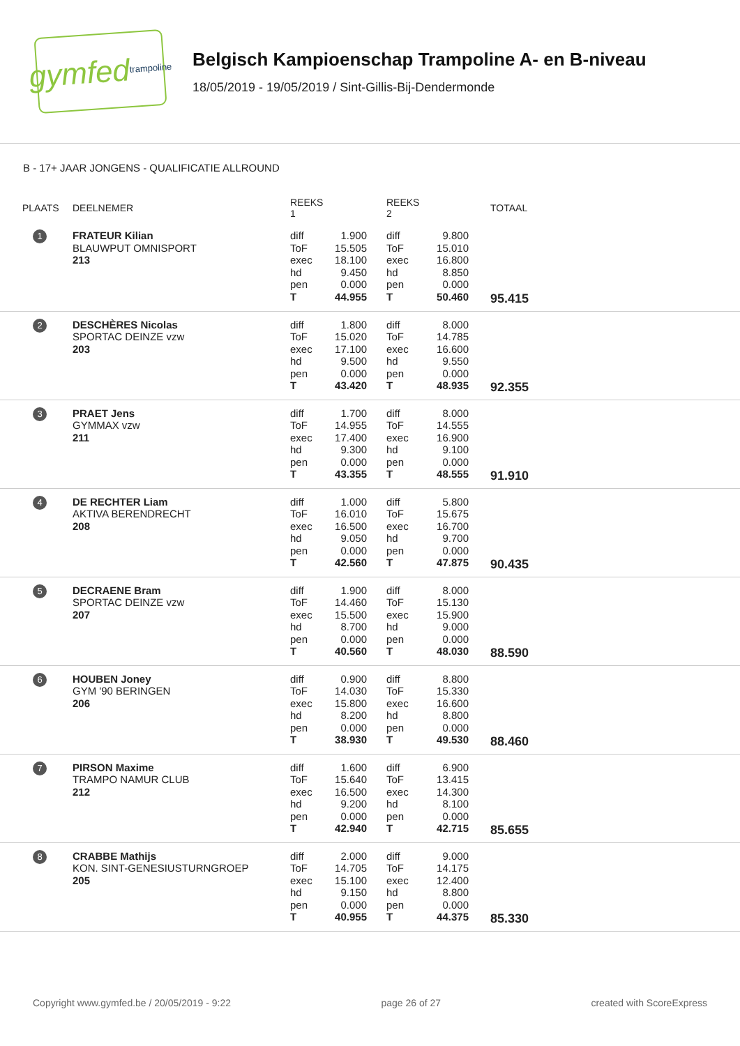gymfed trampoline
Belgisch Kampioenschap Trampoline A- en B-niveau
18/05/2019 - 19/05/2019 / Sint-Gillis-Bij-Dendermonde
B - 17+ JAAR JONGENS - QUALIFICATIE ALLROUND
| PLAATS | DEELNEMER | REEKS 1 | | REEKS 2 | | TOTAAL |
| --- | --- | --- | --- | --- | --- | --- |
| 1 | FRATEUR Kilian BLAUWPUT OMNISPORT 213 | diff ToF exec hd pen T | 1.900 15.505 18.100 9.450 0.000 44.955 | diff ToF exec hd pen T | 9.800 15.010 16.800 8.850 0.000 50.460 | 95.415 |
| 2 | DESCHÈRES Nicolas SPORTAC DEINZE vzw 203 | diff ToF exec hd pen T | 1.800 15.020 17.100 9.500 0.000 43.420 | diff ToF exec hd pen T | 8.000 14.785 16.600 9.550 0.000 48.935 | 92.355 |
| 3 | PRAET Jens GYMMAX vzw 211 | diff ToF exec hd pen T | 1.700 14.955 17.400 9.300 0.000 43.355 | diff ToF exec hd pen T | 8.000 14.555 16.900 9.100 0.000 48.555 | 91.910 |
| 4 | DE RECHTER Liam AKTIVA BERENDRECHT 208 | diff ToF exec hd pen T | 1.000 16.010 16.500 9.050 0.000 42.560 | diff ToF exec hd pen T | 5.800 15.675 16.700 9.700 0.000 47.875 | 90.435 |
| 5 | DECRAENE Bram SPORTAC DEINZE vzw 207 | diff ToF exec hd pen T | 1.900 14.460 15.500 8.700 0.000 40.560 | diff ToF exec hd pen T | 8.000 15.130 15.900 9.000 0.000 48.030 | 88.590 |
| 6 | HOUBEN Joney GYM '90 BERINGEN 206 | diff ToF exec hd pen T | 0.900 14.030 15.800 8.200 0.000 38.930 | diff ToF exec hd pen T | 8.800 15.330 16.600 8.800 0.000 49.530 | 88.460 |
| 7 | PIRSON Maxime TRAMPO NAMUR CLUB 212 | diff ToF exec hd pen T | 1.600 15.640 16.500 9.200 0.000 42.940 | diff ToF exec hd pen T | 6.900 13.415 14.300 8.100 0.000 42.715 | 85.655 |
| 8 | CRABBE Mathijs KON. SINT-GENESIUSTURNGROEP 205 | diff ToF exec hd pen T | 2.000 14.705 15.100 9.150 0.000 40.955 | diff ToF exec hd pen T | 9.000 14.175 12.400 8.800 0.000 44.375 | 85.330 |
Copyright www.gymfed.be / 20/05/2019 - 9:22 page 26 of 27 created with ScoreExpress